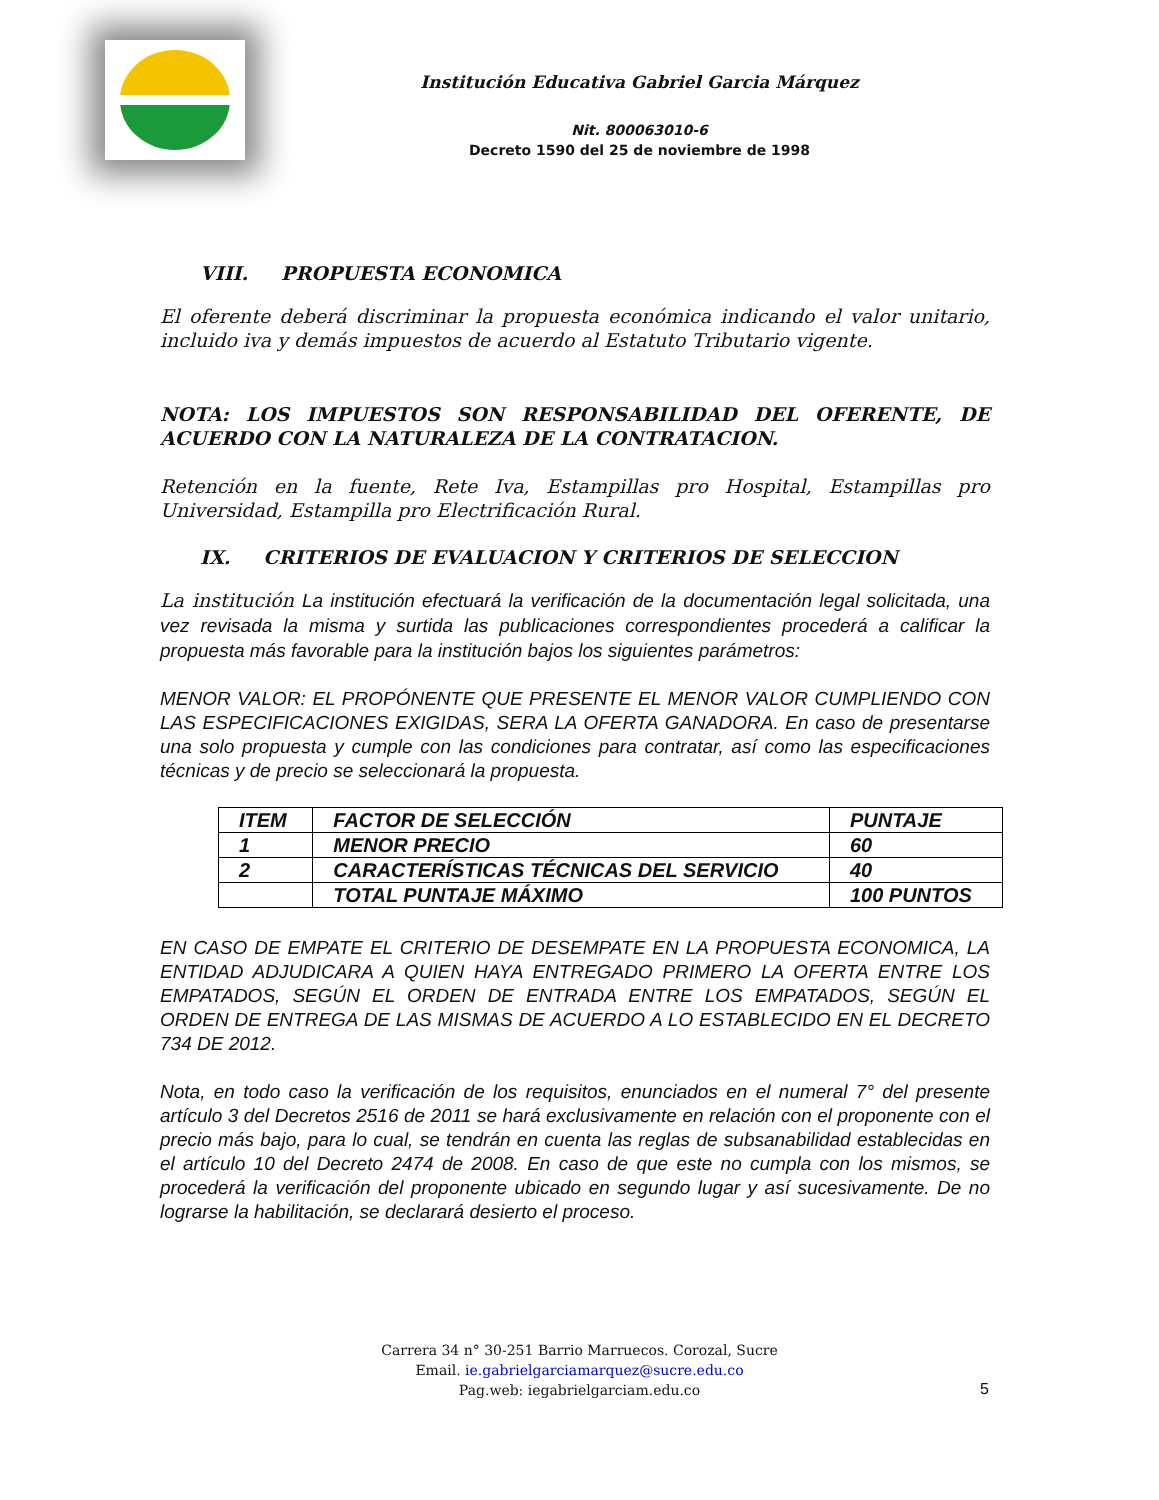Institución Educativa Gabriel Garcia Márquez
Nit. 800063010-6
Decreto 1590 del 25 de noviembre de 1998
VIII. PROPUESTA ECONOMICA
El oferente deberá discriminar la propuesta económica indicando el valor unitario, incluido iva y demás impuestos de acuerdo al Estatuto Tributario vigente.
NOTA: LOS IMPUESTOS SON RESPONSABILIDAD DEL OFERENTE, DE ACUERDO CON LA NATURALEZA DE LA CONTRATACION.
Retención en la fuente, Rete Iva, Estampillas pro Hospital, Estampillas pro Universidad, Estampilla pro Electrificación Rural.
IX. CRITERIOS DE EVALUACION Y CRITERIOS DE SELECCION
La institución La institución efectuará la verificación de la documentación legal solicitada, una vez revisada la misma y surtida las publicaciones correspondientes procederá a calificar la propuesta más favorable para la institución bajos los siguientes parámetros:
MENOR VALOR: EL PROPÓNENTE QUE PRESENTE EL MENOR VALOR CUMPLIENDO CON LAS ESPECIFICACIONES EXIGIDAS, SERA LA OFERTA GANADORA. En caso de presentarse una solo propuesta y cumple con las condiciones para contratar, así como las especificaciones técnicas y de precio se seleccionará la propuesta.
| ITEM | FACTOR DE SELECCIÓN | PUNTAJE |
| 1 | MENOR PRECIO | 60 |
| 2 | CARACTERÍSTICAS TÉCNICAS DEL SERVICIO | 40 |
| | TOTAL PUNTAJE MÁXIMO | 100 PUNTOS |
EN CASO DE EMPATE EL CRITERIO DE DESEMPATE EN LA PROPUESTA ECONOMICA, LA ENTIDAD ADJUDICARA A QUIEN HAYA ENTREGADO PRIMERO LA OFERTA ENTRE LOS EMPATADOS, SEGÚN EL ORDEN DE ENTRADA ENTRE LOS EMPATADOS, SEGÚN EL ORDEN DE ENTREGA DE LAS MISMAS DE ACUERDO A LO ESTABLECIDO EN EL DECRETO 734 DE 2012.
Nota, en todo caso la verificación de los requisitos, enunciados en el numeral 7° del presente artículo 3 del Decretos 2516 de 2011 se hará exclusivamente en relación con el proponente con el precio más bajo, para lo cual, se tendrán en cuenta las reglas de subsanabilidad establecidas en el artículo 10 del Decreto 2474 de 2008. En caso de que este no cumpla con los mismos, se procederá la verificación del proponente ubicado en segundo lugar y así sucesivamente. De no lograrse la habilitación, se declarará desierto el proceso.
Carrera 34 n° 30-251 Barrio Marruecos. Corozal, Sucre
Email. ie.gabrielgarciamarquez@sucre.edu.co
Pag.web: iegabrielgarciam.edu.co
5